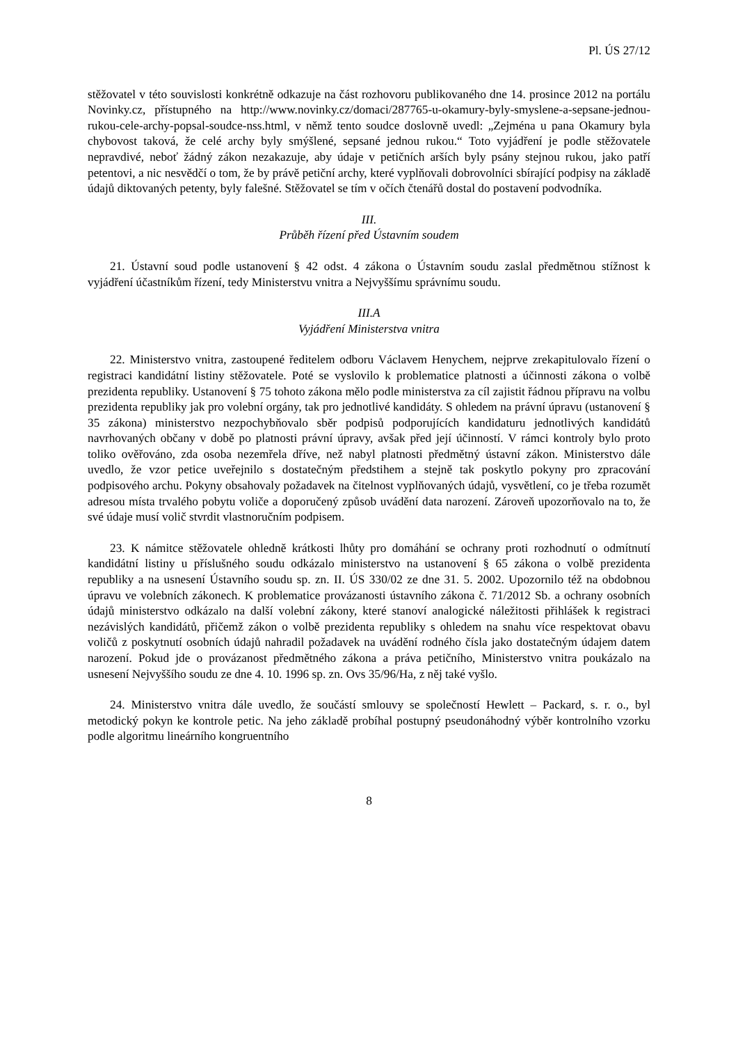Pl. ÚS 27/12
stěžovatel v této souvislosti konkrétně odkazuje na část rozhovoru publikovaného dne 14. prosince 2012 na portálu Novinky.cz, přístupného na http://www.novinky.cz/domaci/287765-u-okamury-byly-smyslene-a-sepsane-jednou-rukou-cele-archy-popsal-soudce-nss.html, v němž tento soudce doslovně uvedl: „Zejména u pana Okamury byla chybovost taková, že celé archy byly smýšlené, sepsané jednou rukou.“ Toto vyjádření je podle stěžovatele nepravdivé, neboť žádný zákon nezakazuje, aby údaje v petičních arších byly psány stejnou rukou, jako patří petentovi, a nic nesvědčí o tom, že by právě petiční archy, které vyplňovali dobrovolníci sbírající podpisy na základě údajů diktovaných petenty, byly falešné. Stěžovatel se tím v očích čtenářů dostal do postavení podvodníka.
III.
Průběh řízení před Ústavním soudem
21. Ústavní soud podle ustanovení § 42 odst. 4 zákona o Ústavním soudu zaslal předmětnou stížnost k vyjádření účastníkům řízení, tedy Ministerstvu vnitra a Nejvyššímu správnímu soudu.
III.A
Vyjádření Ministerstva vnitra
22. Ministerstvo vnitra, zastoupené ředitelem odboru Václavem Henychem, nejprve zrekapitulovalo řízení o registraci kandidátní listiny stěžovatele. Poté se vyslovilo k problematice platnosti a účinnosti zákona o volbě prezidenta republiky. Ustanovení § 75 tohoto zákona mělo podle ministerstva za cíl zajistit řádnou přípravu na volbu prezidenta republiky jak pro volební orgány, tak pro jednotlivé kandidáty. S ohledem na právní úpravu (ustanovení § 35 zákona) ministerstvo nezpochybňovalo sběr podpisů podporujících kandidaturu jednotlivých kandidátů navrhovaných občany v době po platnosti právní úpravy, avšak před její účinností. V rámci kontroly bylo proto toliko ověřováno, zda osoba nezemřela dříve, než nabyl platnosti předmětný ústavní zákon. Ministerstvo dále uvedlo, že vzor petice uveřejnilo s dostatečným předstihem a stejně tak poskytlo pokyny pro zpracování podpisového archu. Pokyny obsahovaly požadavek na čitelnost vyplňovaných údajů, vysvětlení, co je třeba rozumět adresou místa trvalého pobytu voliče a doporučený způsob uvádění data narození. Zároveň upozorňovalo na to, že své údaje musí volič stvrdit vlastnoručním podpisem.
23. K námitce stěžovatele ohledně krátkosti lhůty pro domáhání se ochrany proti rozhodnutí o odmítnutí kandidátní listiny u příslušného soudu odkázalo ministerstvo na ustanovení § 65 zákona o volbě prezidenta republiky a na usnesení Ústavního soudu sp. zn. II. ÚS 330/02 ze dne 31. 5. 2002. Upozornilo též na obdobnou úpravu ve volebních zákonech. K problematice provázanosti ústavního zákona č. 71/2012 Sb. a ochrany osobních údajů ministerstvo odkázalo na další volební zákony, které stanoví analogické náležitosti přihlášek k registraci nezávislých kandidátů, přičemž zákon o volbě prezidenta republiky s ohledem na snahu více respektovat obavu voličů z poskytnutí osobních údajů nahradil požadavek na uvádění rodného čísla jako dostatečným údajem datem narození. Pokud jde o provázanost předmětného zákona a práva petičního, Ministerstvo vnitra poukázalo na usnesení Nejvyššího soudu ze dne 4. 10. 1996 sp. zn. Ovs 35/96/Ha, z něj také vyšlo.
24. Ministerstvo vnitra dále uvedlo, že součástí smlouvy se společností Hewlett – Packard, s. r. o., byl metodický pokyn ke kontrole petic. Na jeho základě probíhal postupný pseudonáhodný výběr kontrolního vzorku podle algoritmu lineárního kongruentního
8